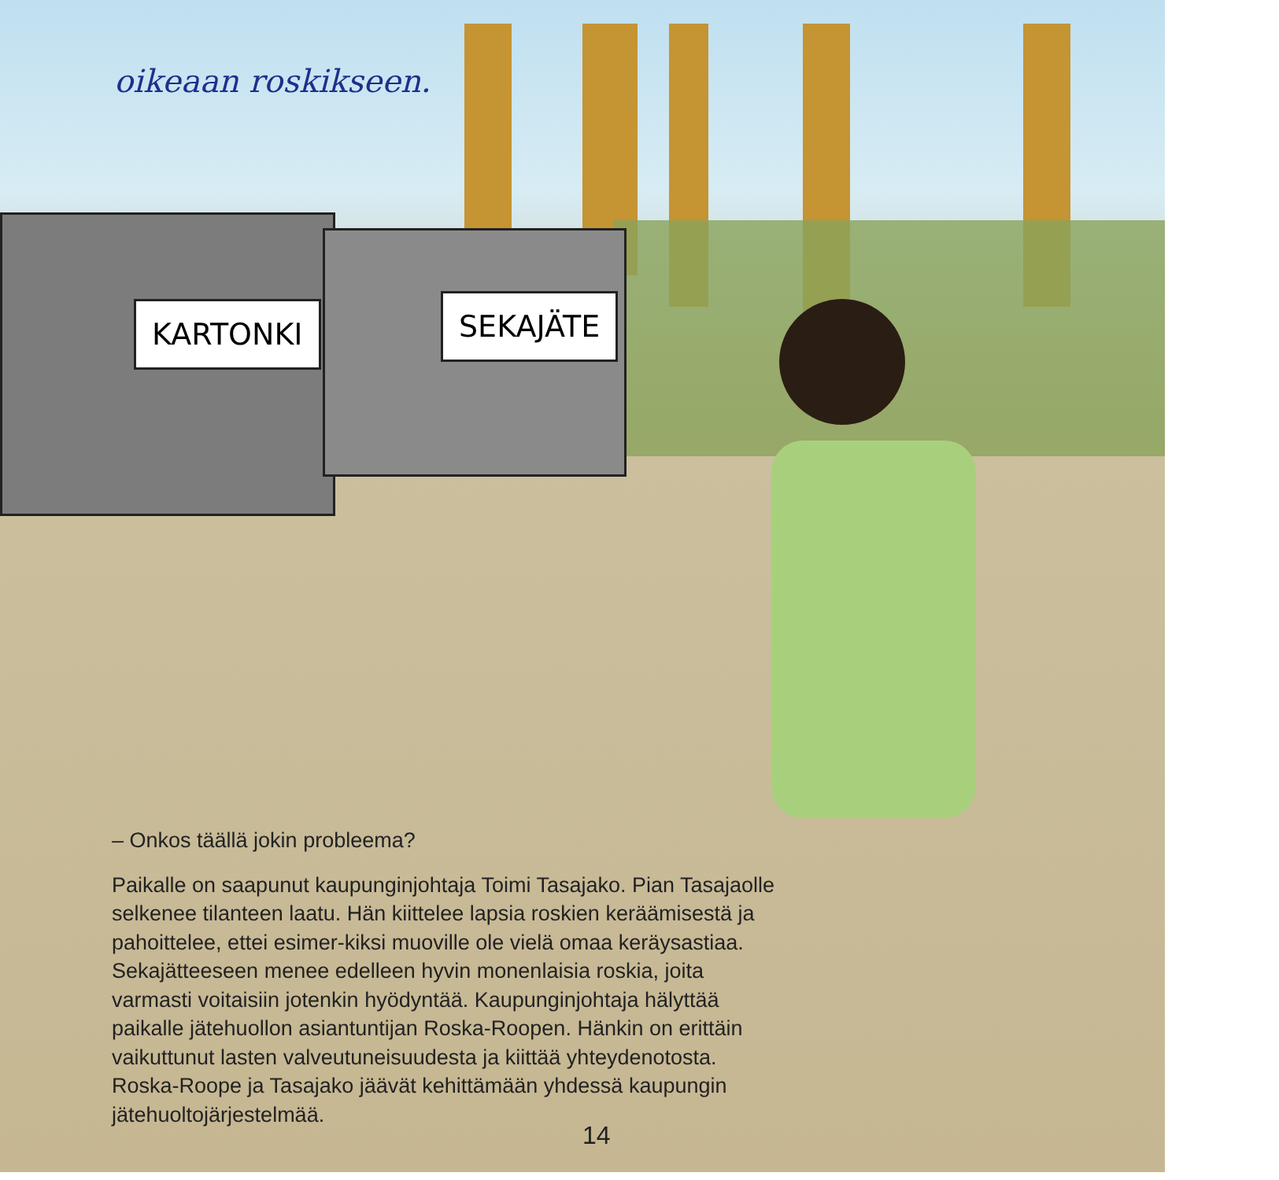oikeaan roskikseen.
KARTONKI SEKAJÄTE
– Onkos täällä jokin probleema?
Paikalle on saapunut kaupunginjohtaja Toimi Tasajako. Pian Tasajaolle selkenee tilanteen laatu. Hän kiittelee lapsia roskien keräämisestä ja pahoittelee, ettei esimer-kiksi muoville ole vielä omaa keräysastiaa. Sekajätteeseen menee edelleen hyvin monenlaisia roskia, joita varmasti voitaisiin jotenkin hyödyntää. Kaupunginjohtaja hälyttää paikalle jätehuollon asiantuntijan Roska-Roopen. Hänkin on erittäin vaikuttunut lasten valveutuneisuudesta ja kiittää yhteydenotosta. Roska-Roope ja Tasajako jäävät kehittämään yhdessä kaupungin jätehuoltojärjestelmää.
14